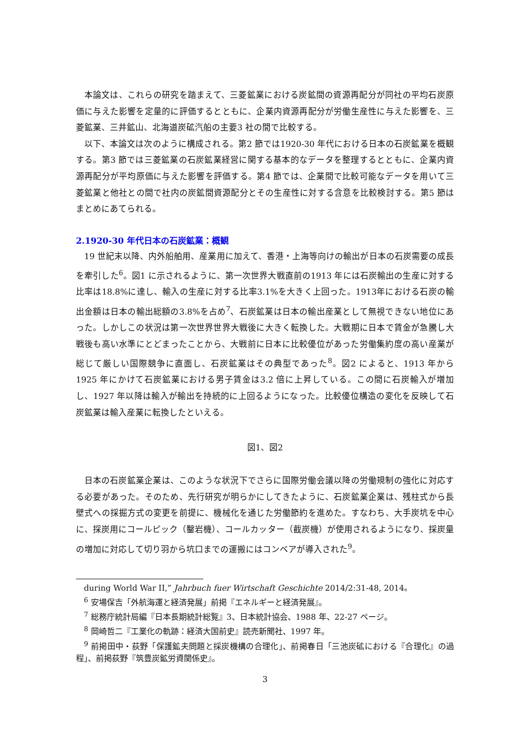本論文は、これらの研究を踏まえて、三菱鉱業における炭鉱間の資源再配分が同社の平均石炭原価に与えた影響を定量的に評価するとともに、企業内資源再配分が労働生産性に与えた影響を、三菱鉱業、三井鉱山、北海道炭砿汽船の主要3 社の間で比較する。
以下、本論文は次のように構成される。第2 節では1920-30 年代における日本の石炭鉱業を概観する。第3 節では三菱鉱業の石炭鉱業経営に関する基本的なデータを整理するとともに、企業内資源再配分が平均原価に与えた影響を評価する。第4 節では、企業間で比較可能なデータを用いて三菱鉱業と他社との間で社内の炭鉱間資源配分とその生産性に対する含意を比較検討する。第5 節はまとめにあてられる。
2.1920-30 年代日本の石炭鉱業：概観
19 世紀末以降、内外船舶用、産業用に加えて、香港・上海等向けの輸出が日本の石炭需要の成長を牽引した<sup>6</sup>。図1 に示されるように、第一次世界大戦直前の1913 年には石炭輸出の生産に対する比率は18.8%に達し、輸入の生産に対する比率3.1%を大きく上回った。1913年における石炭の輸出金額は日本の輸出総額の3.8%を占め<sup>7</sup>、石炭鉱業は日本の輸出産業として無視できない地位にあった。しかしこの状況は第一次世界世界大戦後に大きく転換した。大戦期に日本で賃金が急騰し大戦後も高い水準にとどまったことから、大戦前に日本に比較優位があった労働集約度の高い産業が総じて厳しい国際競争に直面し、石炭鉱業はその典型であった<sup>8</sup>。図2 によると、1913 年から1925 年にかけて石炭鉱業における男子賃金は3.2 倍に上昇している。この間に石炭輸入が増加し、1927 年以降は輸入が輸出を持続的に上回るようになった。比較優位構造の変化を反映して石炭鉱業は輸入産業に転換したといえる。
図1、図2
日本の石炭鉱業企業は、このような状況下でさらに国際労働会議以降の労働規制の強化に対応する必要があった。そのため、先行研究が明らかにしてきたように、石炭鉱業企業は、残柱式から長壁式への採掘方式の変更を前提に、機械化を通じた労働節約を進めた。すなわち、大手炭坑を中心に、採炭用にコールピック（鑿岩機）、コールカッター（截炭機）が使用されるようになり、採炭量の増加に対応して切り羽から坑口までの運搬にはコンベアが導入された<sup>9</sup>。
during World War II,” Jahrbuch fuer Wirtschaft Geschichte 2014/2:31-48, 2014。
<sup>6</sup> 安場保吉「外航海運と経済発展」前掲『エネルギーと経済発展』。
<sup>7</sup> 総務庁統計局編『日本長期統計総覧』3、日本統計協会、1988 年、22-27 ページ。
<sup>8</sup> 岡崎哲二『工業化の軌跡：経済大国前史』読売新聞社、1997 年。
<sup>9</sup> 前掲田中・荻野「保護鉱夫問題と採炭機構の合理化」、前掲春日「三池炭砿における『合理化』の過程」、前掲荻野『筑豊炭鉱労資関係史』。
3